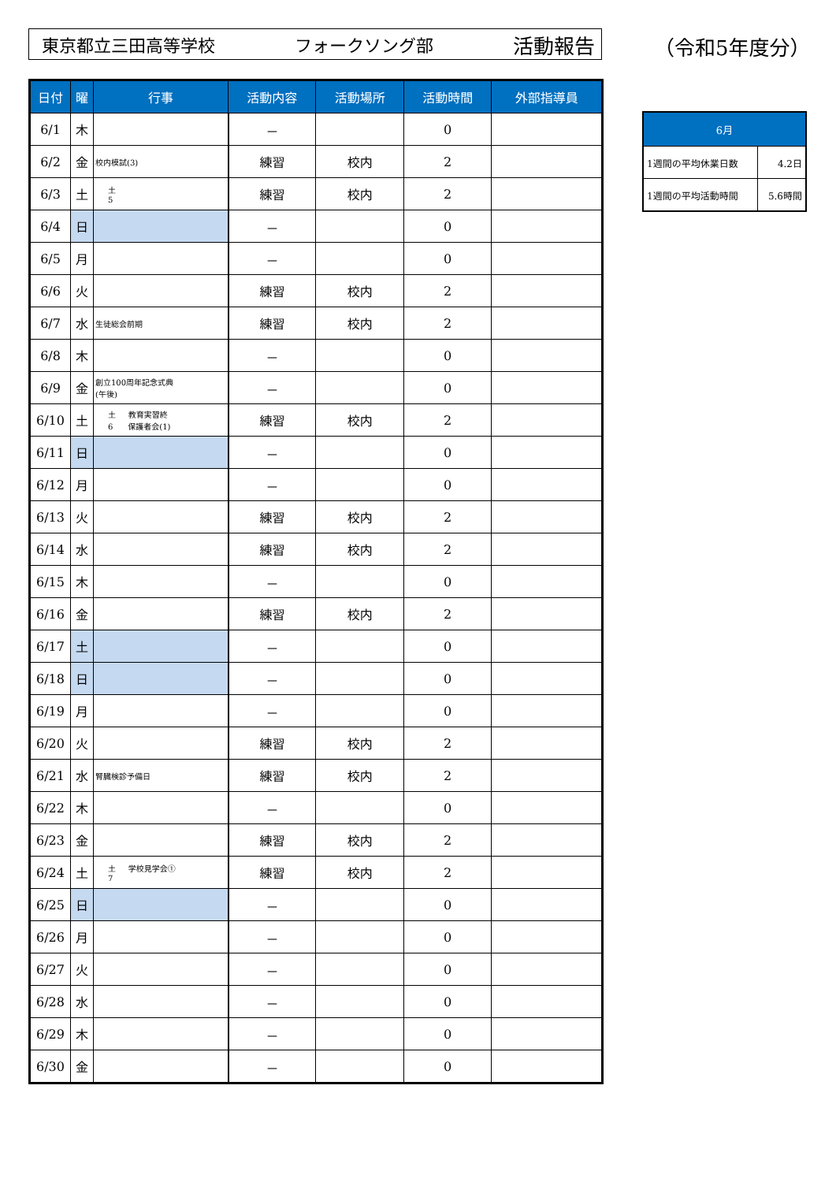東京都立三田高等学校 フォークソング部 活動報告 （令和5年度分）
| 日付 | 曜 | 行事 | 活動内容 | 活動場所 | 活動時間 | 外部指導員 |
| --- | --- | --- | --- | --- | --- | --- |
| 6/1 | 木 | | － | | 0 | |
| 6/2 | 金 | 校内模試(3) | 練習 | 校内 | 2 | |
| 6/3 | 土 | 土 5 | 練習 | 校内 | 2 | |
| 6/4 | 日 | | － | | 0 | |
| 6/5 | 月 | | － | | 0 | |
| 6/6 | 火 | | 練習 | 校内 | 2 | |
| 6/7 | 水 | 生徒総会前期 | 練習 | 校内 | 2 | |
| 6/8 | 木 | | － | | 0 | |
| 6/9 | 金 | 創立100周年記念式典 (午後) | － | | 0 | |
| 6/10 | 土 | 土 教育実習終 6 保護者会(1) | 練習 | 校内 | 2 | |
| 6/11 | 日 | | － | | 0 | |
| 6/12 | 月 | | － | | 0 | |
| 6/13 | 火 | | 練習 | 校内 | 2 | |
| 6/14 | 水 | | 練習 | 校内 | 2 | |
| 6/15 | 木 | | － | | 0 | |
| 6/16 | 金 | | 練習 | 校内 | 2 | |
| 6/17 | 土 | | － | | 0 | |
| 6/18 | 日 | | － | | 0 | |
| 6/19 | 月 | | － | | 0 | |
| 6/20 | 火 | | 練習 | 校内 | 2 | |
| 6/21 | 水 | 腎臓検診予備日 | 練習 | 校内 | 2 | |
| 6/22 | 木 | | － | | 0 | |
| 6/23 | 金 | | 練習 | 校内 | 2 | |
| 6/24 | 土 | 土 学校見学会① 7 | 練習 | 校内 | 2 | |
| 6/25 | 日 | | － | | 0 | |
| 6/26 | 月 | | － | | 0 | |
| 6/27 | 火 | | － | | 0 | |
| 6/28 | 水 | | － | | 0 | |
| 6/29 | 木 | | － | | 0 | |
| 6/30 | 金 | | － | | 0 | |
| 6月 | |
| --- | --- |
| 1週間の平均休業日数 | 4.2日 |
| 1週間の平均活動時間 | 5.6時間 |